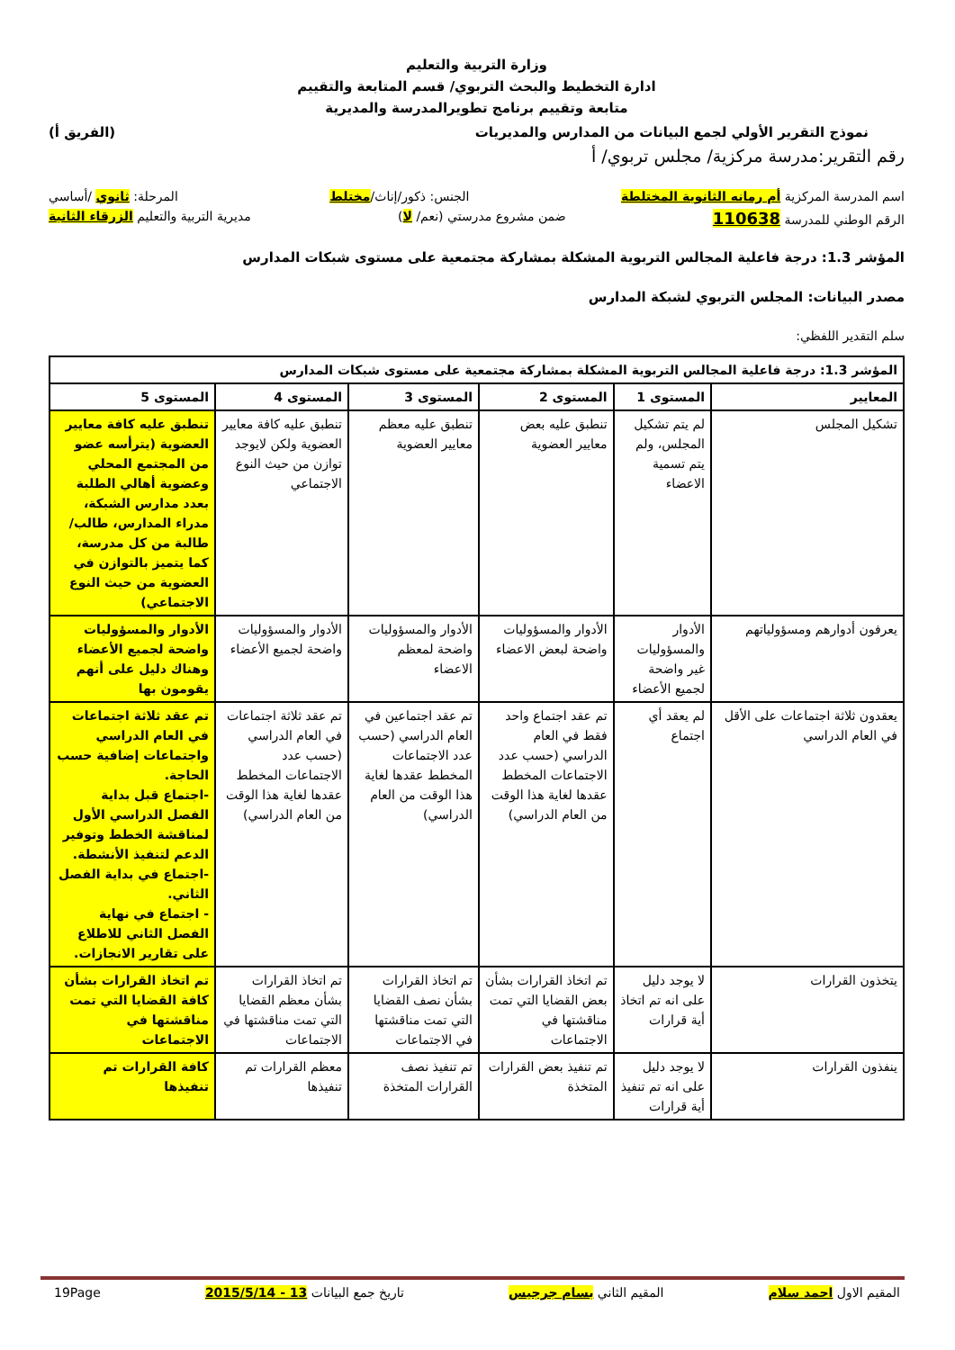وزارة التربية والتعليم
ادارة التخطيط والبحث التربوي/ قسم المتابعة والتقييم
متابعة وتقييم برنامج تطويرالمدرسة والمديرية
نموذج التقرير الأولي لجمع البيانات من المدارس والمديريات (الفريق أ)
رقم التقرير:مدرسة مركزية/ مجلس تربوي/ أ
اسم المدرسة المركزية أم رمانه الثانوية المختلطة الجنس: ذكور/إناث/مختلط المرحلة: ثانوي /أساسي
الرقم الوطني للمدرسة 110638 ضمن مشروع مدرستي (نعم/ لا) مديرية التربية والتعليم الزرقاء الثانية
المؤشر 1.3: درجة فاعلية المجالس التربوية المشكلة بمشاركة مجتمعية على مستوى شبكات المدارس
مصدر البيانات: المجلس التربوي لشبكة المدارس
سلم التقدير اللفظي:
| المؤشر 1.3: درجة فاعلية المجالس التربوية المشكلة بمشاركة مجتمعية على مستوى شبكات المدارس | | | | | |
| --- | --- | --- | --- | --- | --- |
| المعايير | المستوى 1 | المستوى 2 | المستوى 3 | المستوى 4 | المستوى 5 |
| تشكيل المجلس | لم يتم تشكيل المجلس، ولم يتم تسمية الاعضاء | تنطبق عليه بعض معايير العضوية | تنطبق عليه معظم معايير العضوية | تنطبق عليه كافة معايير العضوية ولكن لايوجد توازن من حيث النوع الاجتماعي | تنطبق عليه كافة معايير العضوية (يترأسه عضو من المجتمع المحلي وعضوية أهالي الطلبة بعدد مدارس الشبكة، مدراء المدارس، طالب/طالبة من كل مدرسة، كما يتميز بالتوازن في العضوية من حيث النوع الاجتماعي) |
| يعرفون أدوارهم ومسؤولياتهم | الأدوار والمسؤوليات غير واضحة لجميع الأعضاء | الأدوار والمسؤوليات واضحة لبعض الاعضاء | الأدوار والمسؤوليات واضحة لمعظم الاعضاء | الأدوار والمسؤوليات واضحة لجميع الأعضاء | الأدوار والمسؤوليات واضحة لجميع الأعضاء وهناك دليل على أنهم يقومون بها |
| يعقدون ثلاثة اجتماعات على الأقل في العام الدراسي | لم يعقد أي اجتماع | تم عقد اجتماع واحد فقط في العام الدراسي (حسب عدد الاجتماعات المخطط عقدها لغاية هذا الوقت من العام الدراسي) | تم عقد اجتماعين في العام الدراسي (حسب عدد الاجتماعات المخطط عقدها لغاية هذا الوقت من العام الدراسي) | تم عقد ثلاثة اجتماعات في العام الدراسي (حسب عدد الاجتماعات المخطط عقدها لغاية هذا الوقت من العام الدراسي) | تم عقد ثلاثة اجتماعات في العام الدراسي واجتماعات إضافية حسب الحاجة. -اجتماع قبل بداية الفصل الدراسي الأول لمناقشة الخطط وتوفير الدعم لتنفيذ الأنشطة. -اجتماع في بداية الفصل الثاني. - اجتماع في نهاية الفصل الثاني للاطلاع على تقارير الانجازات. |
| يتخذون القرارات | لا يوجد دليل على انه تم اتخاذ أية قرارات | تم اتخاذ القرارات بشأن بعض القضايا التي تمت مناقشتها في الاجتماعات | تم اتخاذ القرارات بشأن نصف القضايا التي تمت مناقشتها في الاجتماعات | تم اتخاذ القرارات بشأن معظم القضايا التي تمت مناقشتها في الاجتماعات | تم اتخاذ القرارات بشأن كافة القضايا التي تمت مناقشتها في الاجتماعات |
| ينفذون القرارات | لا يوجد دليل على انه تم تنفيذ أية قرارات | تم تنفيذ بعض القرارات المتخذة | تم تنفيذ نصف القرارات المتخذة | معظم القرارات تم تنفيذها | كافة القرارات تم تنفيذها |
المقيم الاول احمد سلام المقيم الثاني بسام جرجيس تاريخ جمع البيانات 13 - 2015/5/14 19Page